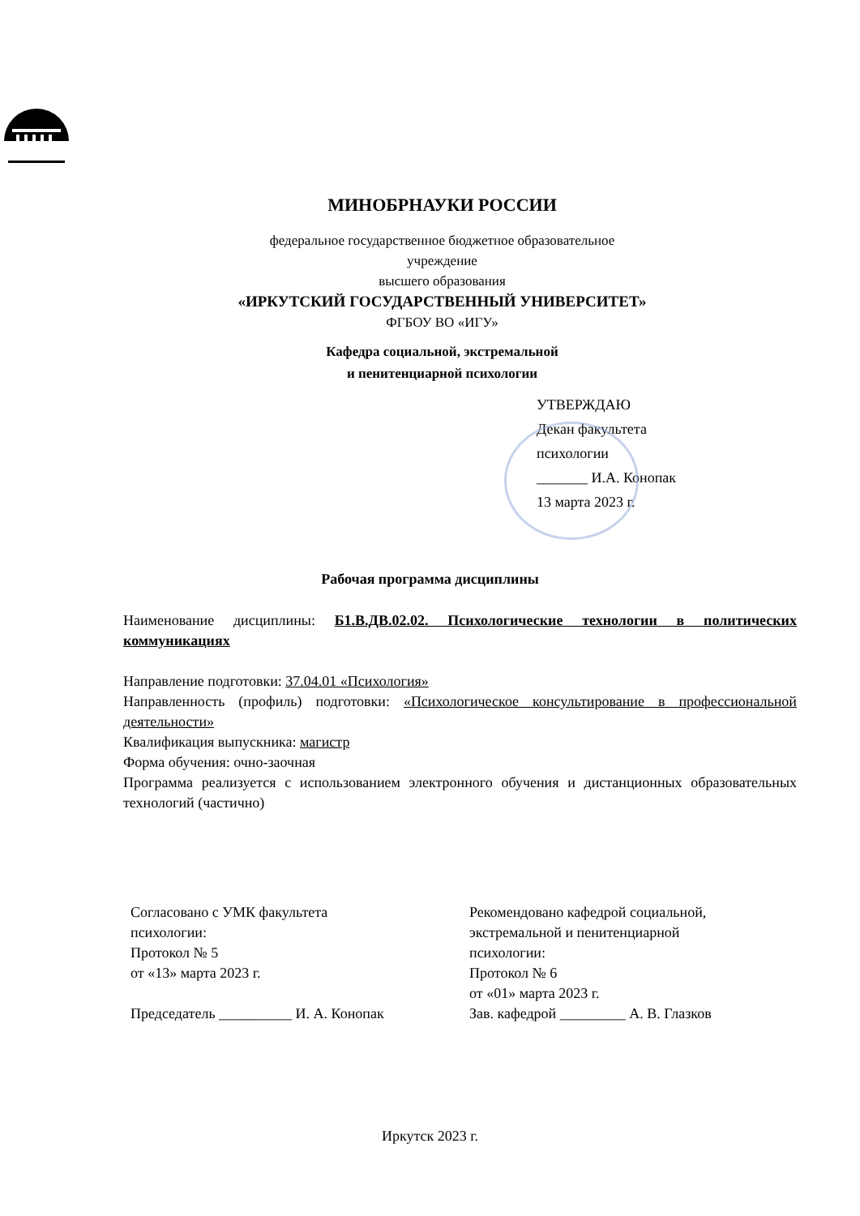МИНОБРНАУКИ РОССИИ
федеральное государственное бюджетное образовательное
учреждение
высшего образования
«ИРКУТСКИЙ ГОСУДАРСТВЕННЫЙ УНИВЕРСИТЕТ»
ФГБОУ ВО «ИГУ»
Кафедра социальной, экстремальной
и пенитенциарной психологии
УТВЕРЖДАЮ
Декан факультета
психологии
_______ И.А. Конопак
13 марта 2023 г.
Рабочая программа дисциплины
Наименование дисциплины: Б1.В.ДВ.02.02. Психологические технологии в политических коммуникациях
Направление подготовки: 37.04.01 «Психология»
Направленность (профиль) подготовки: «Психологическое консультирование в профессиональной деятельности»
Квалификация выпускника: магистр
Форма обучения: очно-заочная
Программа реализуется с использованием электронного обучения и дистанционных образовательных технологий (частично)
Согласовано с УМК факультета
психологии:
Протокол № 5
от «13» марта 2023 г.
Председатель __________ И. А. Конопак
Рекомендовано кафедрой социальной,
экстремальной и пенитенциарной
психологии:
Протокол № 6
от «01» марта 2023 г.
Зав. кафедрой _________ А. В. Глазков
Иркутск 2023 г.